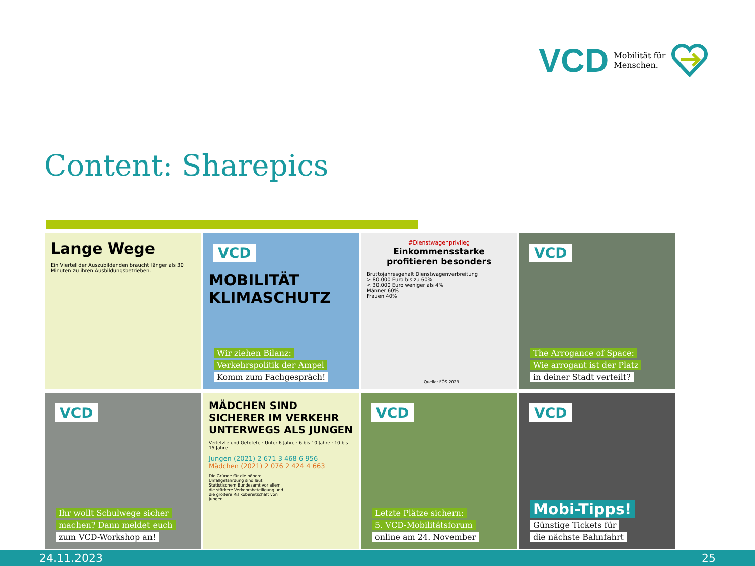VCD Mobilität für
Menschen.
Content: Sharepics
Lange Wege
Ein Viertel der Auszubildenden braucht länger als 30 Minuten zu ihren Ausbildungsbetrieben.
VCD
MOBILITÄT
KLIMASCHUTZ
Wir ziehen Bilanz:
Verkehrspolitik der Ampel
Komm zum Fachgespräch!
#Dienstwagenprivileg
Einkommensstarke profitieren besonders
Bruttojahresgehalt Dienstwagenverbreitung
> 80.000 Euro bis zu 60%
< 30.000 Euro weniger als 4%
Männer 60%
Frauen 40%
Quelle: FÖS 2023
VCD
The Arrogance of Space:
Wie arrogant ist der Platz
in deiner Stadt verteilt?
VCD
Ihr wollt Schulwege sicher
machen? Dann meldet euch
zum VCD-Workshop an!
MÄDCHEN SIND SICHERER IM VERKEHR UNTERWEGS ALS JUNGEN
Verletzte und Getötete · Unter 6 Jahre · 6 bis 10 Jahre · 10 bis 15 Jahre
Jungen (2021) 2 671 3 468 6 956
Mädchen (2021) 2 076 2 424 4 663
Die Gründe für die höhere Unfallgefährdung sind laut Statistischem Bundesamt vor allem die stärkere Verkehrsbeteiligung und die größere Risikobereitschaft von Jungen.
VCD
Letzte Plätze sichern:
5. VCD-Mobilitätsforum
online am 24. November
VCD
Mobi-Tipps!
Günstige Tickets für
die nächste Bahnfahrt
24.11.2023 25